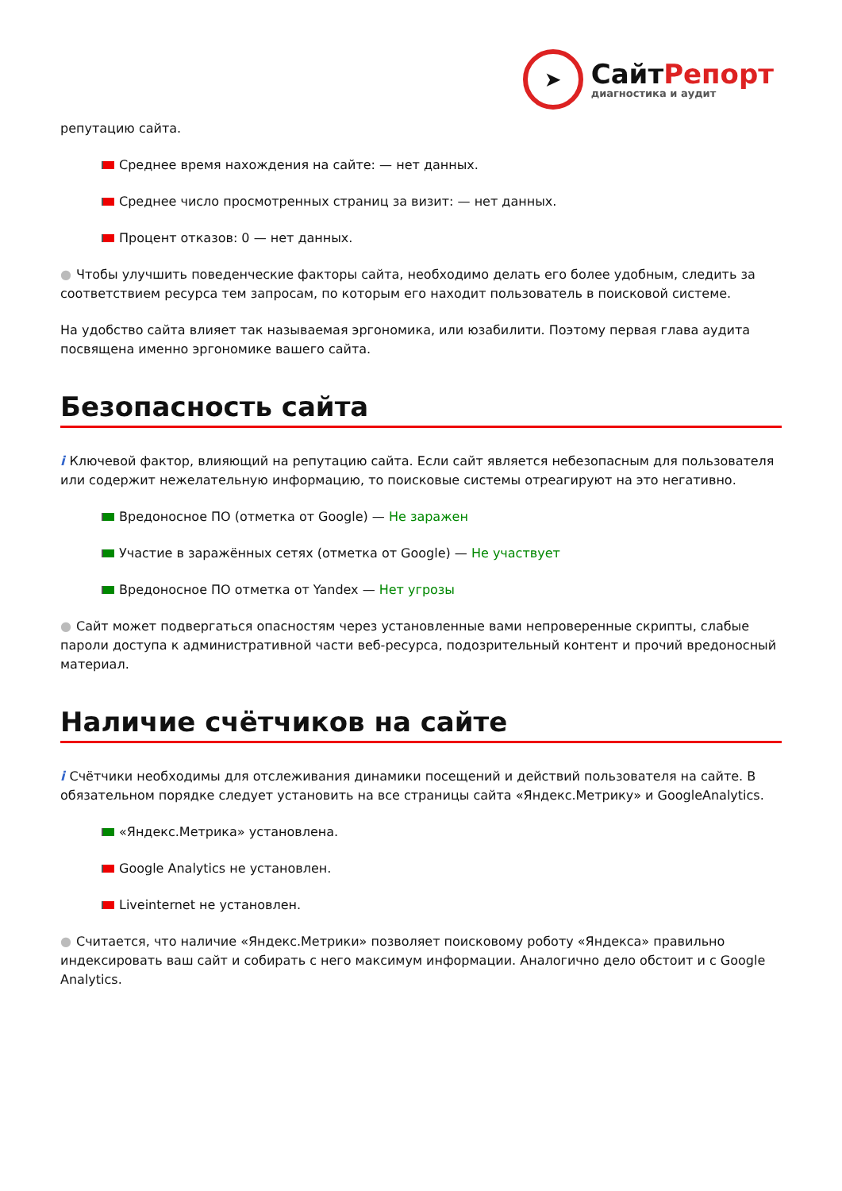➤
СайтРепорт
диагностика и аудит
репутацию сайта.
Среднее время нахождения на сайте: — нет данных.
Среднее число просмотренных страниц за визит: — нет данных.
Процент отказов: 0 — нет данных.
● Чтобы улучшить поведенческие факторы сайта, необходимо делать его более удобным, следить за соответствием ресурса тем запросам, по которым его находит пользователь в поисковой системе.
На удобство сайта влияет так называемая эргономика, или юзабилити. Поэтому первая глава аудита посвящена именно эргономике вашего сайта.
Безопасность сайта
i Ключевой фактор, влияющий на репутацию сайта. Если сайт является небезопасным для пользователя или содержит нежелательную информацию, то поисковые системы отреагируют на это негативно.
Вредоносное ПО (отметка от Google) — Не заражен
Участие в заражённых сетях (отметка от Google) — Не участвует
Вредоносное ПО отметка от Yandex — Нет угрозы
● Сайт может подвергаться опасностям через установленные вами непроверенные скрипты, слабые пароли доступа к административной части веб-ресурса, подозрительный контент и прочий вредоносный материал.
Наличие счётчиков на сайте
i Счётчики необходимы для отслеживания динамики посещений и действий пользователя на сайте. В обязательном порядке следует установить на все страницы сайта «Яндекс.Метрику» и GoogleAnalytics.
«Яндекс.Метрика» установлена.
Google Analytics не установлен.
Liveinternet не установлен.
● Считается, что наличие «Яндекс.Метрики» позволяет поисковому роботу «Яндекса» правильно индексировать ваш сайт и собирать с него максимум информации. Аналогично дело обстоит и с Google Analytics.